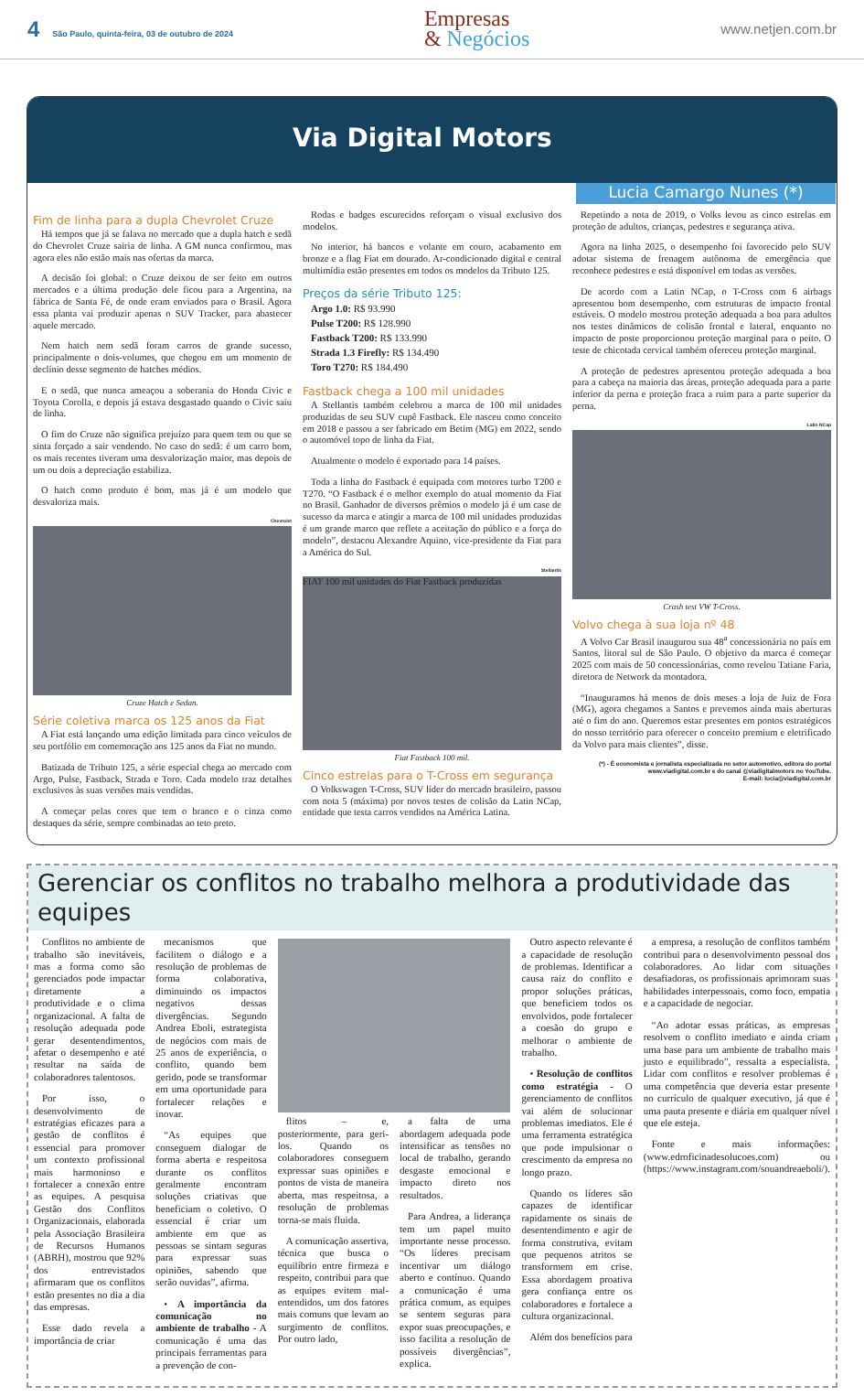4 São Paulo, quinta-feira, 03 de outubro de 2024
Empresas
& Negócios
www.netjen.com.br
Via Digital Motors
Lucia Camargo Nunes (*)
Fim de linha para a dupla Chevrolet Cruze
Há tempos que já se falava no mercado que a dupla hatch e sedã do Chevrolet Cruze sairia de linha. A GM nunca confirmou, mas agora eles não estão mais nas ofertas da marca.
A decisão foi global: o Cruze deixou de ser feito em outros mercados e a última produção dele ficou para a Argentina, na fábrica de Santa Fé, de onde eram enviados para o Brasil. Agora essa planta vai produzir apenas o SUV Tracker, para abastecer aquele mercado.
Nem hatch nem sedã foram carros de grande sucesso, principalmente o dois-volumes, que chegou em um momento de declínio desse segmento de hatches médios.
E o sedã, que nunca ameaçou a soberania do Honda Civic e Toyota Corolla, e depois já estava desgastado quando o Civic saiu de linha.
O fim do Cruze não significa prejuízo para quem tem ou que se sinta forçado a sair vendendo. No caso do sedã: é um carro bom, os mais recentes tiveram uma desvalorização maior, mas depois de um ou dois a depreciação estabiliza.
O hatch como produto é bom, mas já é um modelo que desvaloriza mais.
Chevrolet
Cruze Hatch e Sedan.
Série coletiva marca os 125 anos da Fiat
A Fiat está lançando uma edição limitada para cinco veículos de seu portfólio em comemoração aos 125 anos da Fiat no mundo.
Batizada de Tributo 125, a série especial chega ao mercado com Argo, Pulse, Fastback, Strada e Toro. Cada modelo traz detalhes exclusivos às suas versões mais vendidas.
A começar pelas cores que tem o branco e o cinza como destaques da série, sempre combinadas ao teto preto.
Rodas e badges escurecidos reforçam o visual exclusivo dos modelos.
No interior, há bancos e volante em couro, acabamento em bronze e a flag Fiat em dourado. Ar-condicionado digital e central multimídia estão presentes em todos os modelos da Tributo 125.
Preços da série Tributo 125:
Argo 1.0: R$ 93.990
Pulse T200: R$ 128.990
Fastback T200: R$ 133.990
Strada 1.3 Firefly: R$ 134.490
Toro T270: R$ 184.490
Fastback chega a 100 mil unidades
A Stellantis também celebrou a marca de 100 mil unidades produzidas de seu SUV cupê Fastback. Ele nasceu como conceito em 2018 e passou a ser fabricado em Betim (MG) em 2022, sendo o automóvel topo de linha da Fiat.
Atualmente o modelo é exportado para 14 países.
Toda a linha do Fastback é equipada com motores turbo T200 e T270. “O Fastback é o melhor exemplo do atual momento da Fiat no Brasil. Ganhador de diversos prêmios o modelo já é um case de sucesso da marca e atingir a marca de 100 mil unidades produzidas é um grande marco que reflete a aceitação do público e a força do modelo”, destacou Alexandre Aquino, vice-presidente da Fiat para a América do Sul.
Stellantis
FIAT 100 mil unidades do Fiat Fastback produzidas
Fiat Fastback 100 mil.
Cinco estrelas para o T-Cross em segurança
O Volkswagen T-Cross, SUV líder do mercado brasileiro, passou com nota 5 (máxima) por novos testes de colisão da Latin NCap, entidade que testa carros vendidos na América Latina.
Repetindo a nota de 2019, o Volks levou as cinco estrelas em proteção de adultos, crianças, pedestres e segurança ativa.
Agora na linha 2025, o desempenho foi favorecido pelo SUV adotar sistema de frenagem autônoma de emergência que reconhece pedestres e está disponível em todas as versões.
De acordo com a Latin NCap, o T-Cross com 6 airbags apresentou bom desempenho, com estruturas de impacto frontal estáveis. O modelo mostrou proteção adequada a boa para adultos nos testes dinâmicos de colisão frontal e lateral, enquanto no impacto de poste proporcionou proteção marginal para o peito. O teste de chicotada cervical também ofereceu proteção marginal.
A proteção de pedestres apresentou proteção adequada a boa para a cabeça na maioria das áreas, proteção adequada para a parte inferior da perna e proteção fraca a ruim para a parte superior da perna.
Latin NCap
Crash test VW T-Cross.
Volvo chega à sua loja nº 48
A Volvo Car Brasil inaugurou sua 48<sup>a</sup> concessionária no país em Santos, litoral sul de São Paulo. O objetivo da marca é começar 2025 com mais de 50 concessionárias, como revelou Tatiane Faria, diretora de Network da montadora.
“Inauguramos há menos de dois meses a loja de Juiz de Fora (MG), agora chegamos a Santos e prevemos ainda mais aberturas até o fim do ano. Queremos estar presentes em pontos estratégicos do nosso território para oferecer o conceito premium e eletrificado da Volvo para mais clientes”, disse.
(*) - É economista e jornalista especializada no setor automotivo, editora do portal www.viadigital.com.br e do canal @viadigitalmotors no YouTube.
E-mail: lucia@viadigital.com.br
Gerenciar os conflitos no trabalho melhora a produtividade das equipes
Conflitos no ambiente de trabalho são inevitáveis, mas a forma como são gerenciados pode impactar diretamente a produtividade e o clima organizacional. A falta de resolução adequada pode gerar desentendimentos, afetar o desempenho e até resultar na saída de colaboradores talentosos.
Por isso, o desenvolvimento de estratégias eficazes para a gestão de conflitos é essencial para promover um contexto profissional mais harmonioso e fortalecer a conexão entre as equipes. A pesquisa Gestão dos Conflitos Organizacionais, elaborada pela Associação Brasileira de Recursos Humanos (ABRH), mostrou que 92% dos entrevistados afirmaram que os conflitos estão presentes no dia a dia das empresas.
Esse dado revela a importância de criar
mecanismos que facilitem o diálogo e a resolução de problemas de forma colaborativa, diminuindo os impactos negativos dessas divergências. Segundo Andrea Eboli, estrategista de negócios com mais de 25 anos de experiência, o conflito, quando bem gerido, pode se transformar em uma oportunidade para fortalecer relações e inovar.
“As equipes que conseguem dialogar de forma aberta e respeitosa durante os conflitos geralmente encontram soluções criativas que beneficiam o coletivo. O essencial é criar um ambiente em que as pessoas se sintam seguras para expressar suas opiniões, sabendo que serão ouvidas”, afirma.
• A importância da comunicação no ambiente de trabalho - A comunicação é uma das principais ferramentas para a prevenção de con-
flitos – e, posteriormente, para geri-los. Quando os colaboradores conseguem expressar suas opiniões e pontos de vista de maneira aberta, mas respeitosa, a resolução de problemas torna-se mais fluida.
A comunicação assertiva, técnica que busca o equilíbrio entre firmeza e respeito, contribui para que as equipes evitem mal-entendidos, um dos fatores mais comuns que levam ao surgimento de conflitos. Por outro lado,
a falta de uma abordagem adequada pode intensificar as tensões no local de trabalho, gerando desgaste emocional e impacto direto nos resultados.
Para Andrea, a liderança tem um papel muito importante nesse processo. “Os líderes precisam incentivar um diálogo aberto e contínuo. Quando a comunicação é uma prática comum, as equipes se sentem seguras para expor suas preocupações, e isso facilita a resolução de possíveis divergências”, explica.
Outro aspecto relevante é a capacidade de resolução de problemas. Identificar a causa raiz do conflito e propor soluções práticas, que beneficiem todos os envolvidos, pode fortalecer a coesão do grupo e melhorar o ambiente de trabalho.
• Resolução de conflitos como estratégia - O gerenciamento de conflitos vai além de solucionar problemas imediatos. Ele é uma ferramenta estratégica que pode impulsionar o crescimento da empresa no longo prazo.
Quando os líderes são capazes de identificar rapidamente os sinais de desentendimento e agir de forma construtiva, evitam que pequenos atritos se transformem em crise. Essa abordagem proativa gera confiança entre os colaboradores e fortalece a cultura organizacional.
Além dos benefícios para
a empresa, a resolução de conflitos também contribui para o desenvolvimento pessoal dos colaboradores. Ao lidar com situações desafiadoras, os profissionais aprimoram suas habilidades interpessoais, como foco, empatia e a capacidade de negociar.
“Ao adotar essas práticas, as empresas resolvem o conflito imediato e ainda criam uma base para um ambiente de trabalho mais justo e equilibrado”, ressalta a especialista. Lidar com conflitos e resolver problemas é uma competência que deveria estar presente no currículo de qualquer executivo, já que é uma pauta presente e diária em qualquer nível que ele esteja.
Fonte e mais informações: (www.edroficinadesolucoes.com) ou (https://www.instagram.com/souandreaeboli/).